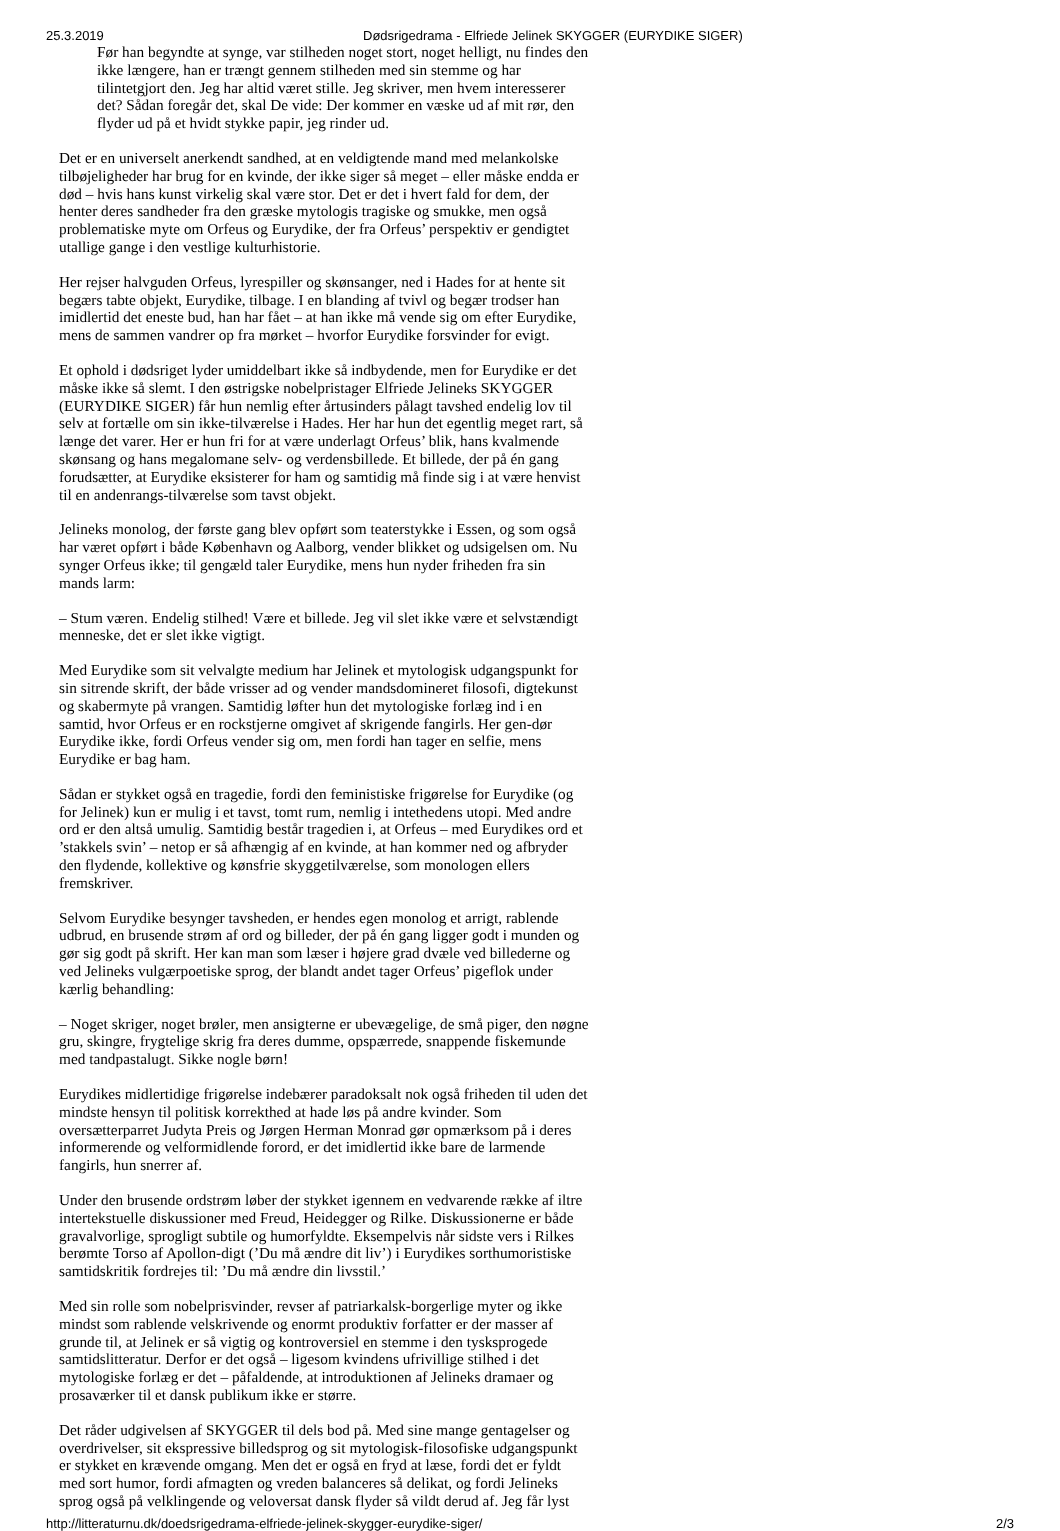25.3.2019 Dødsrigedrama - Elfriede Jelinek SKYGGER (EURYDIKE SIGER)
Før han begyndte at synge, var stilheden noget stort, noget helligt, nu findes den ikke længere, han er trængt gennem stilheden med sin stemme og har tilintetgjort den. Jeg har altid været stille. Jeg skriver, men hvem interesserer det? Sådan foregår det, skal De vide: Der kommer en væske ud af mit rør, den flyder ud på et hvidt stykke papir, jeg rinder ud.
Det er en universelt anerkendt sandhed, at en veldigtende mand med melankolske tilbøjeligheder har brug for en kvinde, der ikke siger så meget – eller måske endda er død – hvis hans kunst virkelig skal være stor. Det er det i hvert fald for dem, der henter deres sandheder fra den græske mytologis tragiske og smukke, men også problematiske myte om Orfeus og Eurydike, der fra Orfeus’ perspektiv er gendigtet utallige gange i den vestlige kulturhistorie.
Her rejser halvguden Orfeus, lyrespiller og skønsanger, ned i Hades for at hente sit begærs tabte objekt, Eurydike, tilbage. I en blanding af tvivl og begær trodser han imidlertid det eneste bud, han har fået – at han ikke må vende sig om efter Eurydike, mens de sammen vandrer op fra mørket – hvorfor Eurydike forsvinder for evigt.
Et ophold i dødsriget lyder umiddelbart ikke så indbydende, men for Eurydike er det måske ikke så slemt. I den østrigske nobelpristager Elfriede Jelineks SKYGGER (EURYDIKE SIGER) får hun nemlig efter årtusinders pålagt tavshed endelig lov til selv at fortælle om sin ikke-tilværelse i Hades. Her har hun det egentlig meget rart, så længe det varer. Her er hun fri for at være underlagt Orfeus’ blik, hans kvalmende skønsang og hans megalomane selv- og verdensbillede. Et billede, der på én gang forudsætter, at Eurydike eksisterer for ham og samtidig må finde sig i at være henvist til en andenrangs-tilværelse som tavst objekt.
Jelineks monolog, der første gang blev opført som teaterstykke i Essen, og som også har været opført i både København og Aalborg, vender blikket og udsigelsen om. Nu synger Orfeus ikke; til gengæld taler Eurydike, mens hun nyder friheden fra sin mands larm:
– Stum væren. Endelig stilhed! Være et billede. Jeg vil slet ikke være et selvstændigt menneske, det er slet ikke vigtigt.
Med Eurydike som sit velvalgte medium har Jelinek et mytologisk udgangspunkt for sin sitrende skrift, der både vrisser ad og vender mandsdomineret filosofi, digtekunst og skabermyte på vrangen. Samtidig løfter hun det mytologiske forlæg ind i en samtid, hvor Orfeus er en rockstjerne omgivet af skrigende fangirls. Her gen-dør Eurydike ikke, fordi Orfeus vender sig om, men fordi han tager en selfie, mens Eurydike er bag ham.
Sådan er stykket også en tragedie, fordi den feministiske frigørelse for Eurydike (og for Jelinek) kun er mulig i et tavst, tomt rum, nemlig i intethedens utopi. Med andre ord er den altså umulig. Samtidig består tragedien i, at Orfeus – med Eurydikes ord et ’stakkels svin’ – netop er så afhængig af en kvinde, at han kommer ned og afbryder den flydende, kollektive og kønsfrie skyggetilværelse, som monologen ellers fremskriver.
Selvom Eurydike besynger tavsheden, er hendes egen monolog et arrigt, rablende udbrud, en brusende strøm af ord og billeder, der på én gang ligger godt i munden og gør sig godt på skrift. Her kan man som læser i højere grad dvæle ved billederne og ved Jelineks vulgærpoetiske sprog, der blandt andet tager Orfeus’ pigeflok under kærlig behandling:
– Noget skriger, noget brøler, men ansigterne er ubevægelige, de små piger, den nøgne gru, skingre, frygtelige skrig fra deres dumme, opspærrede, snappende fiskemunde med tandpastalugt. Sikke nogle børn!
Eurydikes midlertidige frigørelse indebærer paradoksalt nok også friheden til uden det mindste hensyn til politisk korrekthed at hade løs på andre kvinder. Som oversætterparret Judyta Preis og Jørgen Herman Monrad gør opmærksom på i deres informerende og velformidlende forord, er det imidlertid ikke bare de larmende fangirls, hun snerrer af.
Under den brusende ordstrøm løber der stykket igennem en vedvarende række af iltre intertekstuelle diskussioner med Freud, Heidegger og Rilke. Diskussionerne er både gravalvorlige, sprogligt subtile og humorfyldte. Eksempelvis når sidste vers i Rilkes berømte Torso af Apollon-digt (’Du må ændre dit liv’) i Eurydikes sorthumoristiske samtidskritik fordrejes til: ’Du må ændre din livsstil.’
Med sin rolle som nobelprisvinder, revser af patriarkalsk-borgerlige myter og ikke mindst som rablende velskrivende og enormt produktiv forfatter er der masser af grunde til, at Jelinek er så vigtig og kontroversiel en stemme i den tysksprogede samtidslitteratur. Derfor er det også – ligesom kvindens ufrivillige stilhed i det mytologiske forlæg er det – påfaldende, at introduktionen af Jelineks dramaer og prosaværker til et dansk publikum ikke er større.
Det råder udgivelsen af SKYGGER til dels bod på. Med sine mange gentagelser og overdrivelser, sit ekspressive billedsprog og sit mytologisk-filosofiske udgangspunkt er stykket en krævende omgang. Men det er også en fryd at læse, fordi det er fyldt med sort humor, fordi afmagten og vreden balanceres så delikat, og fordi Jelineks sprog også på velklingende og veloversat dansk flyder så vildt derud af. Jeg får lyst
http://litteraturnu.dk/doedsrigedrama-elfriede-jelinek-skygger-eurydike-siger/ 2/3